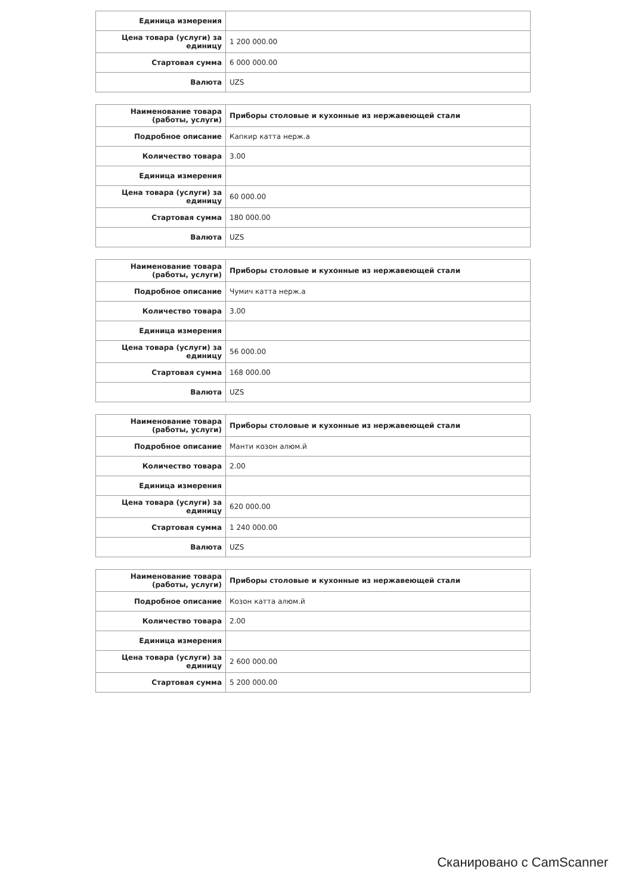| Единица измерения | |
| Цена товара (услуги) за единицу | 1 200 000.00 |
| Стартовая сумма | 6 000 000.00 |
| Валюта | UZS |
| Наименование товара (работы, услуги) | Приборы столовые и кухонные из нержавеющей стали |
| Подробное описание | Капкир катта нерж.а |
| Количество товара | 3.00 |
| Единица измерения | |
| Цена товара (услуги) за единицу | 60 000.00 |
| Стартовая сумма | 180 000.00 |
| Валюта | UZS |
| Наименование товара (работы, услуги) | Приборы столовые и кухонные из нержавеющей стали |
| Подробное описание | Чумич катта нерж.а |
| Количество товара | 3.00 |
| Единица измерения | |
| Цена товара (услуги) за единицу | 56 000.00 |
| Стартовая сумма | 168 000.00 |
| Валюта | UZS |
| Наименование товара (работы, услуги) | Приборы столовые и кухонные из нержавеющей стали |
| Подробное описание | Манти козон алюм.й |
| Количество товара | 2.00 |
| Единица измерения | |
| Цена товара (услуги) за единицу | 620 000.00 |
| Стартовая сумма | 1 240 000.00 |
| Валюта | UZS |
| Наименование товара (работы, услуги) | Приборы столовые и кухонные из нержавеющей стали |
| Подробное описание | Козон катта алюм.й |
| Количество товара | 2.00 |
| Единица измерения | |
| Цена товара (услуги) за единицу | 2 600 000.00 |
| Стартовая сумма | 5 200 000.00 |
Сканировано с CamScanner